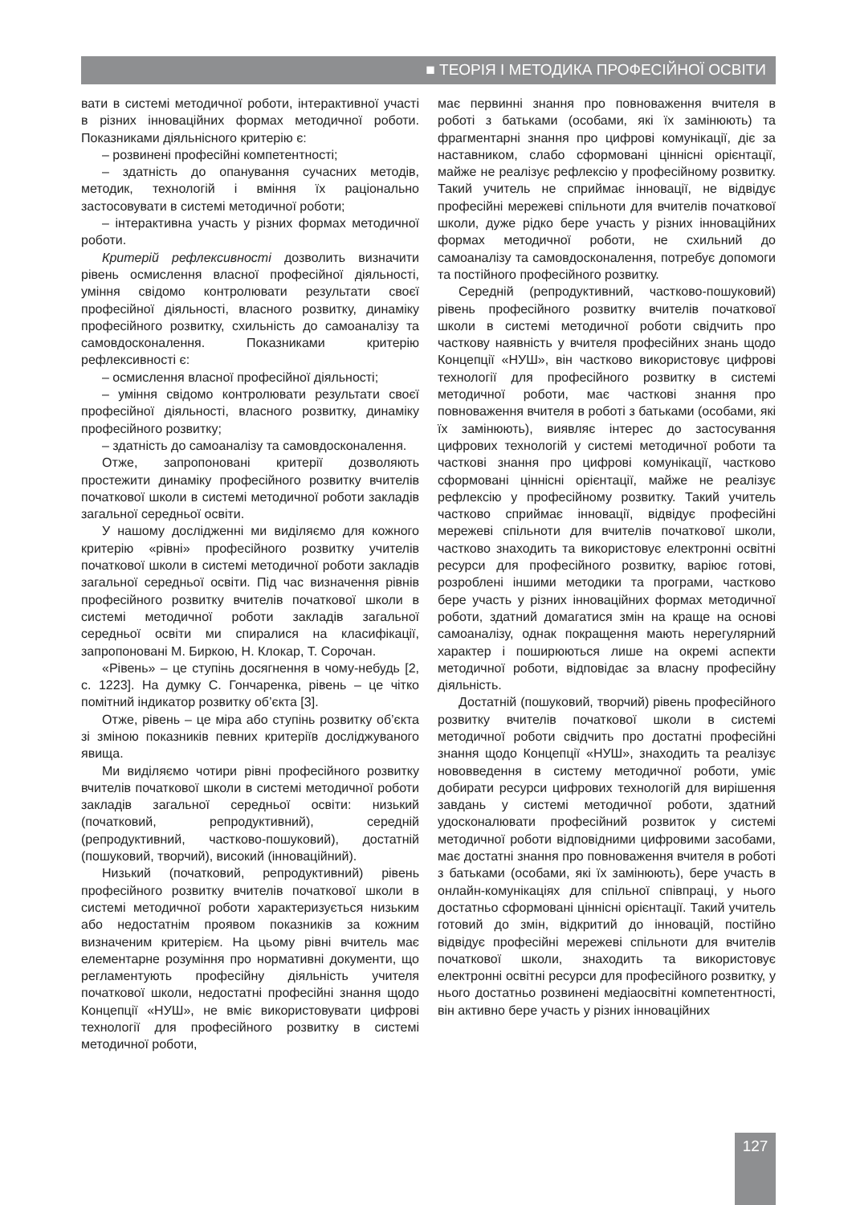■ ТЕОРІЯ І МЕТОДИКА ПРОФЕСІЙНОЇ ОСВІТИ
вати в системі методичної роботи, інтерактивної участі в різних інноваційних формах методичної роботи. Показниками діяльнісного критерію є:
– розвинені професійні компетентності;
– здатність до опанування сучасних методів, методик, технологій і вміння їх раціонально застосовувати в системі методичної роботи;
– інтерактивна участь у різних формах методичної роботи.
Критерій рефлексивності дозволить визначити рівень осмислення власної професійної діяльності, уміння свідомо контролювати результати своєї професійної діяльності, власного розвитку, динаміку професійного розвитку, схильність до самоаналізу та самовдосконалення. Показниками критерію рефлексивності є:
– осмислення власної професійної діяльності;
– уміння свідомо контролювати результати своєї професійної діяльності, власного розвитку, динаміку професійного розвитку;
– здатність до самоаналізу та самовдосконалення.
Отже, запропоновані критерії дозволяють простежити динаміку професійного розвитку вчителів початкової школи в системі методичної роботи закладів загальної середньої освіти.
У нашому дослідженні ми виділяємо для кожного критерію «рівні» професійного розвитку учителів початкової школи в системі методичної роботи закладів загальної середньої освіти. Під час визначення рівнів професійного розвитку вчителів початкової школи в системі методичної роботи закладів загальної середньої освіти ми спиралися на класифікації, запропоновані М. Биркою, Н. Клокар, Т. Сорочан.
«Рівень» – це ступінь досягнення в чому-небудь [2, с. 1223]. На думку С. Гончаренка, рівень – це чітко помітний індикатор розвитку об’єкта [3].
Отже, рівень – це міра або ступінь розвитку об’єкта зі зміною показників певних критеріїв досліджуваного явища.
Ми виділяємо чотири рівні професійного розвитку вчителів початкової школи в системі методичної роботи закладів загальної середньої освіти: низький (початковий, репродуктивний), середній (репродуктивний, частково-пошуковий), достатній (пошуковий, творчий), високий (інноваційний).
Низький (початковий, репродуктивний) рівень професійного розвитку вчителів початкової школи в системі методичної роботи характеризується низьким або недостатнім проявом показників за кожним визначеним критерієм. На цьому рівні вчитель має елементарне розуміння про нормативні документи, що регламентують професійну діяльність учителя початкової школи, недостатні професійні знання щодо Концепції «НУШ», не вміє використовувати цифрові технології для професійного розвитку в системі методичної роботи,
має первинні знання про повноваження вчителя в роботі з батьками (особами, які їх замінюють) та фрагментарні знання про цифрові комунікації, діє за наставником, слабо сформовані ціннісні орієнтації, майже не реалізує рефлексію у професійному розвитку. Такий учитель не сприймає інновації, не відвідує професійні мережеві спільноти для вчителів початкової школи, дуже рідко бере участь у різних інноваційних формах методичної роботи, не схильний до самоаналізу та самовдосконалення, потребує допомоги та постійного професійного розвитку.
Середній (репродуктивний, частково-пошуковий) рівень професійного розвитку вчителів початкової школи в системі методичної роботи свідчить про часткову наявність у вчителя професійних знань щодо Концепції «НУШ», він частково використовує цифрові технології для професійного розвитку в системі методичної роботи, має часткові знання про повноваження вчителя в роботі з батьками (особами, які їх замінюють), виявляє інтерес до застосування цифрових технологій у системі методичної роботи та часткові знання про цифрові комунікації, частково сформовані ціннісні орієнтації, майже не реалізує рефлексію у професійному розвитку. Такий учитель частково сприймає інновації, відвідує професійні мережеві спільноти для вчителів початкової школи, частково знаходить та використовує електронні освітні ресурси для професійного розвитку, варіює готові, розроблені іншими методики та програми, частково бере участь у різних інноваційних формах методичної роботи, здатний домагатися змін на краще на основі самоаналізу, однак покращення мають нерегулярний характер і поширюються лише на окремі аспекти методичної роботи, відповідає за власну професійну діяльність.
Достатній (пошуковий, творчий) рівень професійного розвитку вчителів початкової школи в системі методичної роботи свідчить про достатні професійні знання щодо Концепції «НУШ», знаходить та реалізує нововведення в систему методичної роботи, уміє добирати ресурси цифрових технологій для вирішення завдань у системі методичної роботи, здатний удосконалювати професійний розвиток у системі методичної роботи відповідними цифровими засобами, має достатні знання про повноваження вчителя в роботі з батьками (особами, які їх замінюють), бере участь в онлайн-комунікаціях для спільної співпраці, у нього достатньо сформовані ціннісні орієнтації. Такий учитель готовий до змін, відкритий до інновацій, постійно відвідує професійні мережеві спільноти для вчителів початкової школи, знаходить та використовує електронні освітні ресурси для професійного розвитку, у нього достатньо розвинені медіаосвітні компетентності, він активно бере участь у різних інноваційних
127